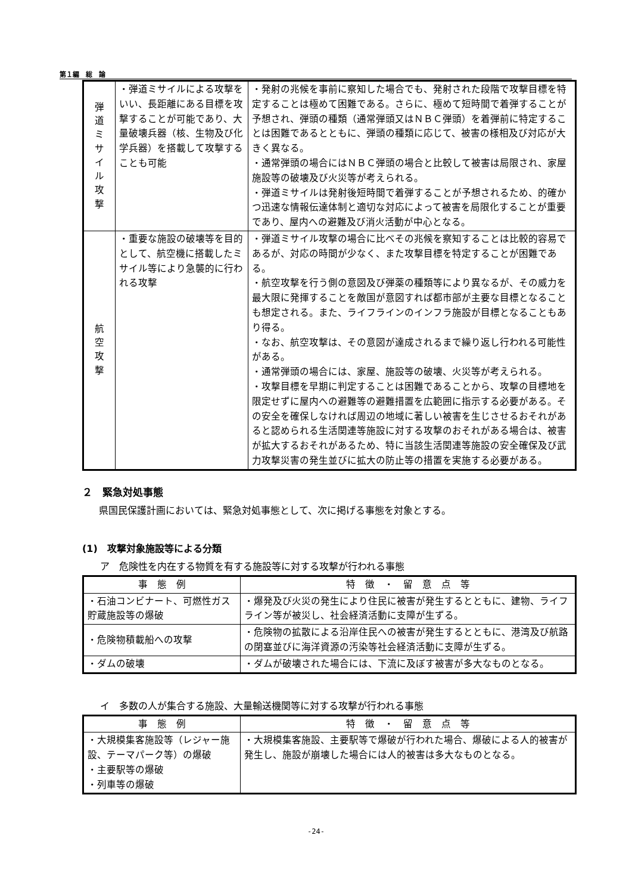第１編　総　論
| 弾 道 ミ サ イ ル 攻 撃 | ・弾道ミサイルによる攻撃をいい、長距離にある目標を攻撃することが可能であり、大量破壊兵器（核、生物及び化学兵器）を搭載して攻撃することも可能 | ・発射の兆候を事前に察知した場合でも、発射された段階で攻撃目標を特定することは極めて困難である。さらに、極めて短時間で着弾することが予想され、弾頭の種類（通常弾頭又はＮＢＣ弾頭）を着弾前に特定することは困難であるとともに、弾頭の種類に応じて、被害の様相及び対応が大きく異なる。 ・通常弾頭の場合にはＮＢＣ弾頭の場合と比較して被害は局限され、家屋施設等の破壊及び火災等が考えられる。 ・弾道ミサイルは発射後短時間で着弾することが予想されるため、的確かつ迅速な情報伝達体制と適切な対応によって被害を局限化することが重要であり、屋内への避難及び消火活動が中心となる。 |
| 航 空 攻 撃 | ・重要な施設の破壊等を目的として、航空機に搭載したミサイル等により急襲的に行われる攻撃 | ・弾道ミサイル攻撃の場合に比べその兆候を察知することは比較的容易であるが、対応の時間が少なく、また攻撃目標を特定することが困難である。 ・航空攻撃を行う側の意図及び弾薬の種類等により異なるが、その威力を最大限に発揮することを敵国が意図すれば都市部が主要な目標となることも想定される。また、ライフラインのインフラ施設が目標となることもあり得る。 ・なお、航空攻撃は、その意図が達成されるまで繰り返し行われる可能性がある。 ・通常弾頭の場合には、家屋、施設等の破壊、火災等が考えられる。 ・攻撃目標を早期に判定することは困難であることから、攻撃の目標地を限定せずに屋内への避難等の避難措置を広範囲に指示する必要がある。その安全を確保しなければ周辺の地域に著しい被害を生じさせるおそれがあると認められる生活関連等施設に対する攻撃のおそれがある場合は、被害が拡大するおそれがあるため、特に当該生活関連等施設の安全確保及び武力攻撃災害の発生並びに拡大の防止等の措置を実施する必要がある。 |
２　緊急対処事態
県国民保護計画においては、緊急対処事態として、次に掲げる事態を対象とする。
(1)　攻撃対象施設等による分類
ア　危険性を内在する物質を有する施設等に対する攻撃が行われる事態
| 事 態 例 | 特 徴 ・ 留 意 点 等 |
| --- | --- |
| ・石油コンビナート、可燃性ガス貯蔵施設等の爆破 | ・爆発及び火災の発生により住民に被害が発生するとともに、建物、ライフライン等が被災し、社会経済活動に支障が生ずる。 |
| ・危険物積載船への攻撃 | ・危険物の拡散による沿岸住民への被害が発生するとともに、港湾及び航路の閉塞並びに海洋資源の汚染等社会経済活動に支障が生ずる。 |
| ・ダムの破壊 | ・ダムが破壊された場合には、下流に及ぼす被害が多大なものとなる。 |
イ　多数の人が集合する施設、大量輸送機関等に対する攻撃が行われる事態
| 事 態 例 | 特 徴 ・ 留 意 点 等 |
| --- | --- |
| ・大規模集客施設等（レジャー施設、テーマパーク等）の爆破 ・主要駅等の爆破 ・列車等の爆破 | ・大規模集客施設、主要駅等で爆破が行われた場合、爆破による人的被害が発生し、施設が崩壊した場合には人的被害は多大なものとなる。 |
-24-